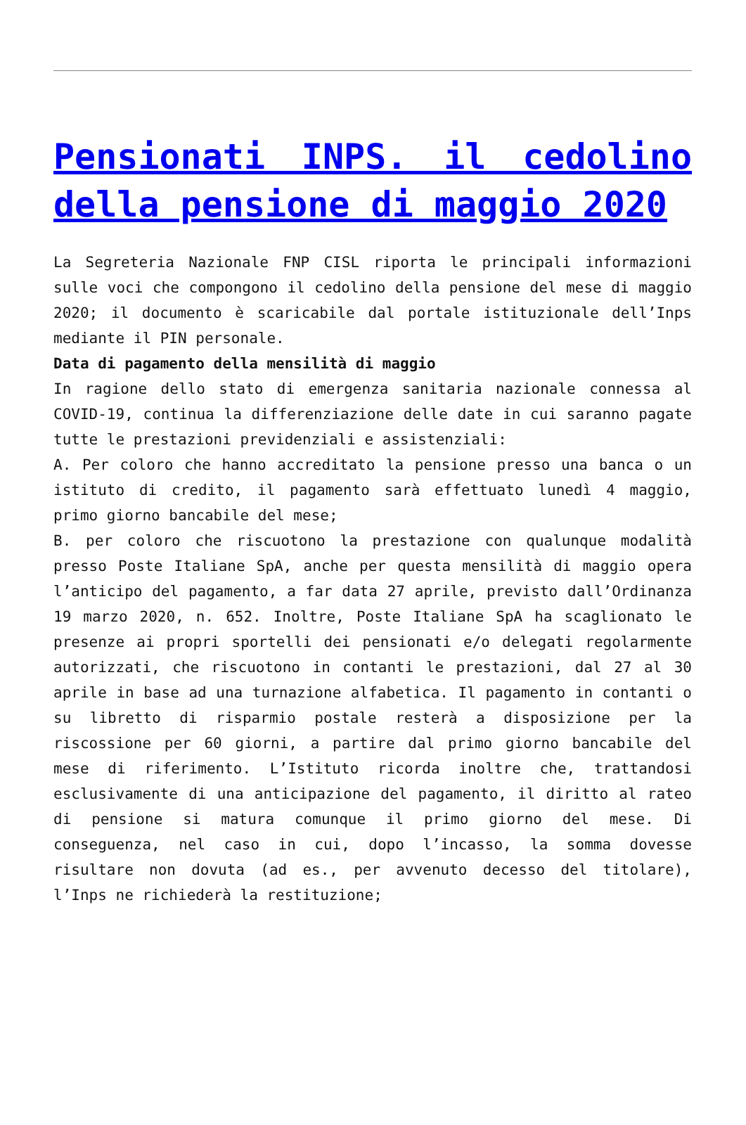Pensionati INPS. il cedolino della pensione di maggio 2020
La Segreteria Nazionale FNP CISL riporta le principali informazioni sulle voci che compongono il cedolino della pensione del mese di maggio 2020; il documento è scaricabile dal portale istituzionale dell’Inps mediante il PIN personale.
Data di pagamento della mensilità di maggio
In ragione dello stato di emergenza sanitaria nazionale connessa al COVID-19, continua la differenziazione delle date in cui saranno pagate tutte le prestazioni previdenziali e assistenziali:
A. Per coloro che hanno accreditato la pensione presso una banca o un istituto di credito, il pagamento sarà effettuato lunedì 4 maggio, primo giorno bancabile del mese;
B. per coloro che riscuotono la prestazione con qualunque modalità presso Poste Italiane SpA, anche per questa mensilità di maggio opera l’anticipo del pagamento, a far data 27 aprile, previsto dall’Ordinanza 19 marzo 2020, n. 652. Inoltre, Poste Italiane SpA ha scaglionato le presenze ai propri sportelli dei pensionati e/o delegati regolarmente autorizzati, che riscuotono in contanti le prestazioni, dal 27 al 30 aprile in base ad una turnazione alfabetica. Il pagamento in contanti o su libretto di risparmio postale resterà a disposizione per la riscossione per 60 giorni, a partire dal primo giorno bancabile del mese di riferimento. L’Istituto ricorda inoltre che, trattandosi esclusivamente di una anticipazione del pagamento, il diritto al rateo di pensione si matura comunque il primo giorno del mese. Di conseguenza, nel caso in cui, dopo l’incasso, la somma dovesse risultare non dovuta (ad es., per avvenuto decesso del titolare), l’Inps ne richiederà la restituzione;